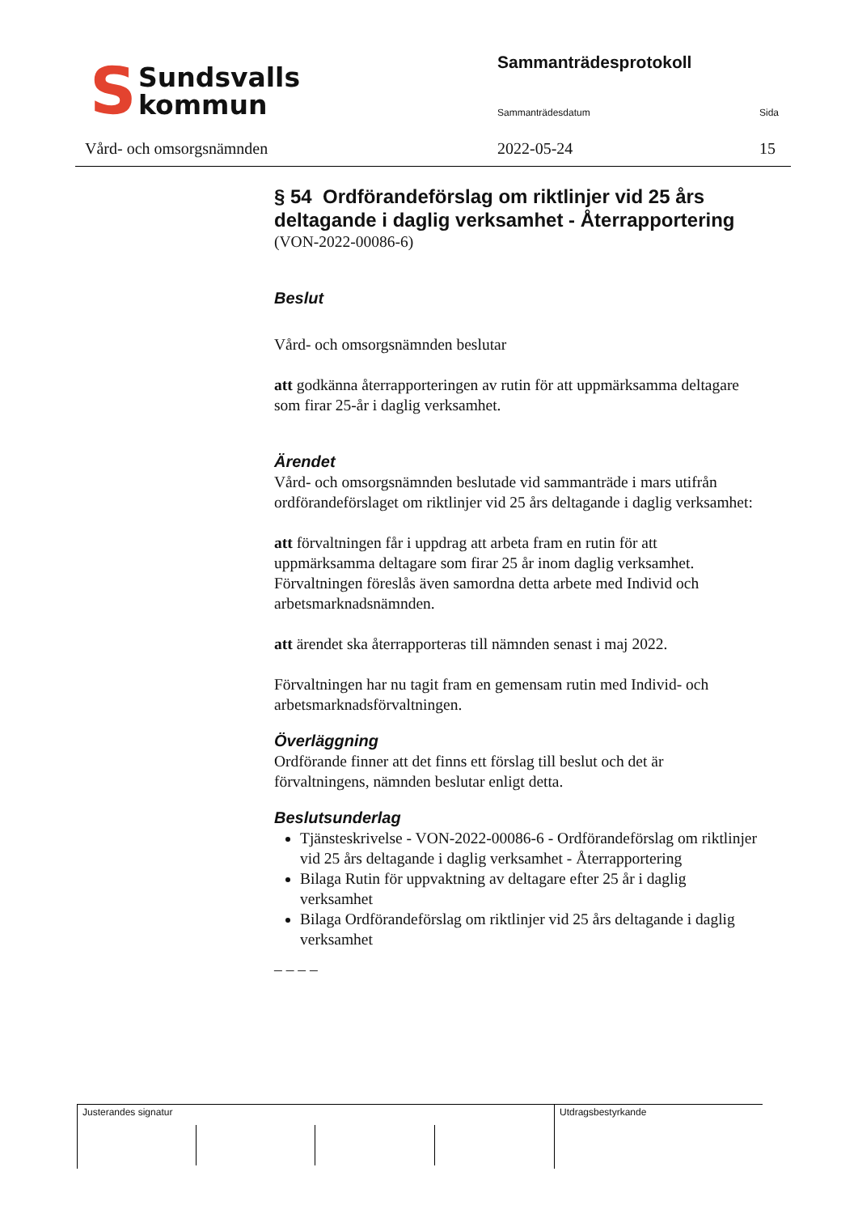S
Sundsvalls
kommun
Vård- och omsorgsnämnden
Sammanträdesprotokoll
Sammanträdesdatum Sida
2022-05-24 15
§ 54 Ordförandeförslag om riktlinjer vid 25 års deltagande i daglig verksamhet - Återrapportering
(VON-2022-00086-6)
Beslut
Vård- och omsorgsnämnden beslutar
att godkänna återrapporteringen av rutin för att uppmärksamma deltagare som firar 25-år i daglig verksamhet.
Ärendet
Vård- och omsorgsnämnden beslutade vid sammanträde i mars utifrån ordförandeförslaget om riktlinjer vid 25 års deltagande i daglig verksamhet:
att förvaltningen får i uppdrag att arbeta fram en rutin för att uppmärksamma deltagare som firar 25 år inom daglig verksamhet. Förvaltningen föreslås även samordna detta arbete med Individ och arbetsmarknadsnämnden.
att ärendet ska återrapporteras till nämnden senast i maj 2022.
Förvaltningen har nu tagit fram en gemensam rutin med Individ- och arbetsmarknadsförvaltningen.
Överläggning
Ordförande finner att det finns ett förslag till beslut och det är förvaltningens, nämnden beslutar enligt detta.
Beslutsunderlag
Tjänsteskrivelse - VON-2022-00086-6 - Ordförandeförslag om riktlinjer vid 25 års deltagande i daglig verksamhet - Återrapportering
Bilaga Rutin för uppvaktning av deltagare efter 25 år i daglig verksamhet
Bilaga Ordförandeförslag om riktlinjer vid 25 års deltagande i daglig verksamhet
– – – –
Justerandes signatur Utdragsbestyrkande